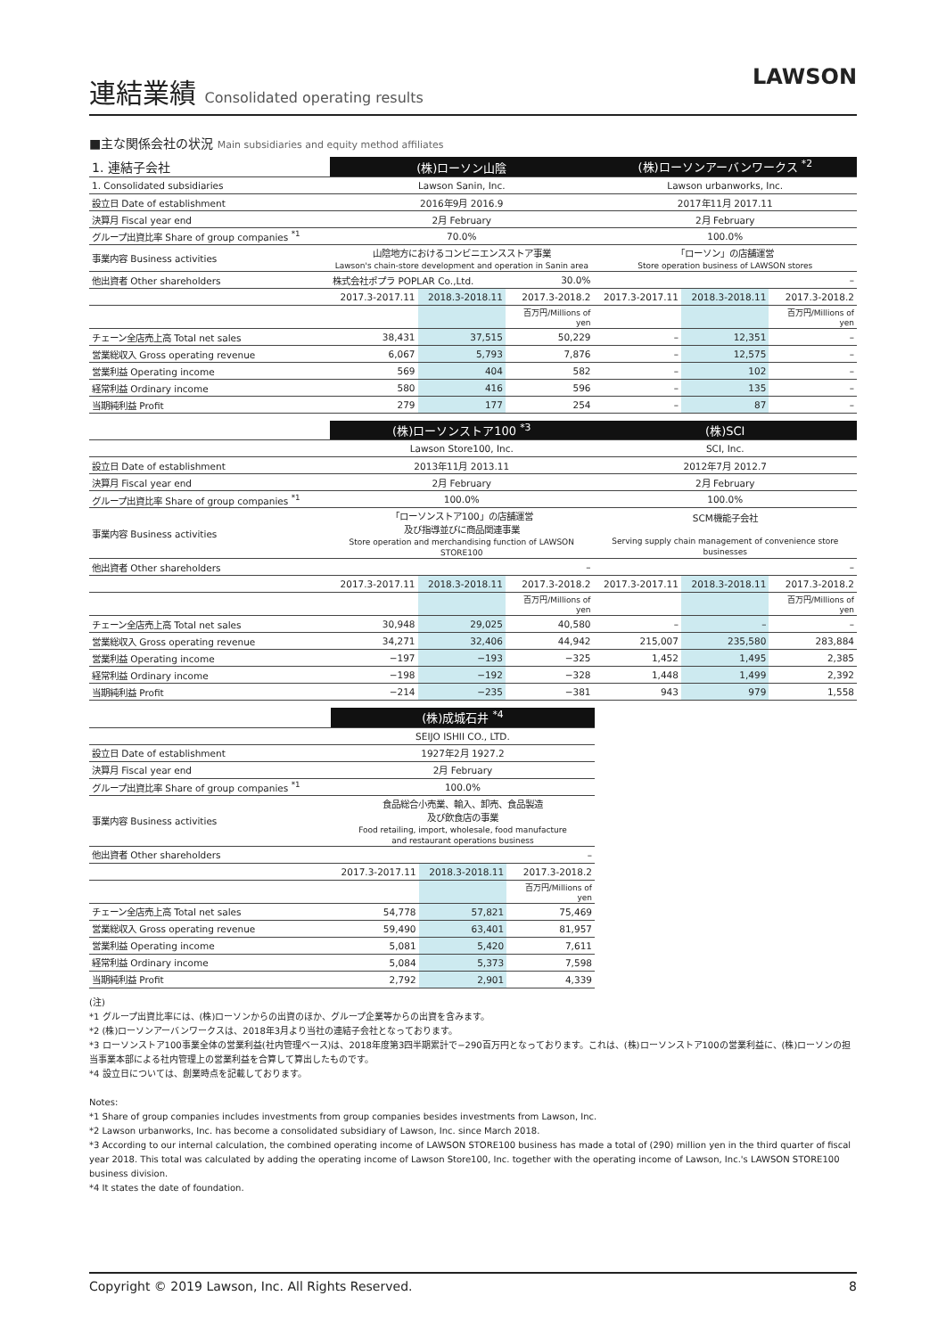連結業績 Consolidated operating results
LAWSON
■主な関係会社の状況 Main subsidiaries and equity method affiliates
| 1. 連結子会社 | (株)ローソン山陰 | | | (株)ローソンアーバンワークス <sup>*2</sup> | | |
| --- | --- | --- | --- | --- | --- | --- |
| 1. Consolidated subsidiaries | Lawson Sanin, Inc. | | | Lawson urbanworks, Inc. | | |
| 設立日 Date of establishment | 2016年9月 2016.9 | | | 2017年11月 2017.11 | | |
| 決算月 Fiscal year end | 2月 February | | | 2月 February | | |
| グループ出資比率 Share of group companies <sup>*1</sup> | 70.0% | | | 100.0% | | |
| 事業内容 Business activities | 山陰地方におけるコンビニエンスストア事業 Lawson's chain-store development and operation in Sanin area | | | 「ローソン」の店舗運営 Store operation business of LAWSON stores | | |
| 他出資者 Other shareholders | 株式会社ポプラ POPLAR Co.,Ltd. | | 30.0% | – | | |
| | 2017.3-2017.11 | 2018.3-2018.11 | 2017.3-2018.2 | 2017.3-2017.11 | 2018.3-2018.11 | 2017.3-2018.2 |
| | | | 百万円/Millions of yen | | | 百万円/Millions of yen |
| チェーン全店売上高 Total net sales | 38,431 | 37,515 | 50,229 | – | 12,351 | – |
| 営業総収入 Gross operating revenue | 6,067 | 5,793 | 7,876 | – | 12,575 | – |
| 営業利益 Operating income | 569 | 404 | 582 | – | 102 | – |
| 経常利益 Ordinary income | 580 | 416 | 596 | – | 135 | – |
| 当期純利益 Profit | 279 | 177 | 254 | – | 87 | – |
| | (株)ローソンストア100 <sup>*3</sup> | | | (株)SCI | | |
| --- | --- | --- | --- | --- | --- | --- |
| | Lawson Store100, Inc. | | | SCI, Inc. | | |
| 設立日 Date of establishment | 2013年11月 2013.11 | | | 2012年7月 2012.7 | | |
| 決算月 Fiscal year end | 2月 February | | | 2月 February | | |
| グループ出資比率 Share of group companies <sup>*1</sup> | 100.0% | | | 100.0% | | |
| 事業内容 Business activities | 「ローソンストア100」の店舗運営 及び指導並びに商品関連事業 Store operation and merchandising function of LAWSON STORE100 | | | SCM機能子会社 Serving supply chain management of convenience store businesses | | |
| 他出資者 Other shareholders | – | | | – | | |
| | 2017.3-2017.11 | 2018.3-2018.11 | 2017.3-2018.2 | 2017.3-2017.11 | 2018.3-2018.11 | 2017.3-2018.2 |
| | | | 百万円/Millions of yen | | | 百万円/Millions of yen |
| チェーン全店売上高 Total net sales | 30,948 | 29,025 | 40,580 | – | – | – |
| 営業総収入 Gross operating revenue | 34,271 | 32,406 | 44,942 | 215,007 | 235,580 | 283,884 |
| 営業利益 Operating income | −197 | −193 | −325 | 1,452 | 1,495 | 2,385 |
| 経常利益 Ordinary income | −198 | −192 | −328 | 1,448 | 1,499 | 2,392 |
| 当期純利益 Profit | −214 | −235 | −381 | 943 | 979 | 1,558 |
| | (株)成城石井 <sup>*4</sup> | | |
| --- | --- | --- | --- |
| | SEIJO ISHII CO., LTD. | | |
| 設立日 Date of establishment | 1927年2月 1927.2 | | |
| 決算月 Fiscal year end | 2月 February | | |
| グループ出資比率 Share of group companies <sup>*1</sup> | 100.0% | | |
| 事業内容 Business activities | 食品総合小売業、輸入、卸売、食品製造 及び飲食店の事業 Food retailing, import, wholesale, food manufacture and restaurant operations business | | |
| 他出資者 Other shareholders | – | | |
| | 2017.3-2017.11 | 2018.3-2018.11 | 2017.3-2018.2 |
| | | | 百万円/Millions of yen |
| チェーン全店売上高 Total net sales | 54,778 | 57,821 | 75,469 |
| 営業総収入 Gross operating revenue | 59,490 | 63,401 | 81,957 |
| 営業利益 Operating income | 5,081 | 5,420 | 7,611 |
| 経常利益 Ordinary income | 5,084 | 5,373 | 7,598 |
| 当期純利益 Profit | 2,792 | 2,901 | 4,339 |
(注)
*1 グループ出資比率には、(株)ローソンからの出資のほか、グループ企業等からの出資を含みます。
*2 (株)ローソンアーバンワークスは、2018年3月より当社の連結子会社となっております。
*3 ローソンストア100事業全体の営業利益(社内管理ベース)は、2018年度第3四半期累計で−290百万円となっております。これは、(株)ローソンストア100の営業利益に、(株)ローソンの担当事業本部による社内管理上の営業利益を合算して算出したものです。
*4 設立日については、創業時点を記載しております。
Notes:
*1 Share of group companies includes investments from group companies besides investments from Lawson, Inc.
*2 Lawson urbanworks, Inc. has become a consolidated subsidiary of Lawson, Inc. since March 2018.
*3 According to our internal calculation, the combined operating income of LAWSON STORE100 business has made a total of (290) million yen in the third quarter of fiscal year 2018. This total was calculated by adding the operating income of Lawson Store100, Inc. together with the operating income of Lawson, Inc.'s LAWSON STORE100 business division.
*4 It states the date of foundation.
Copyright © 2019 Lawson, Inc. All Rights Reserved. 8